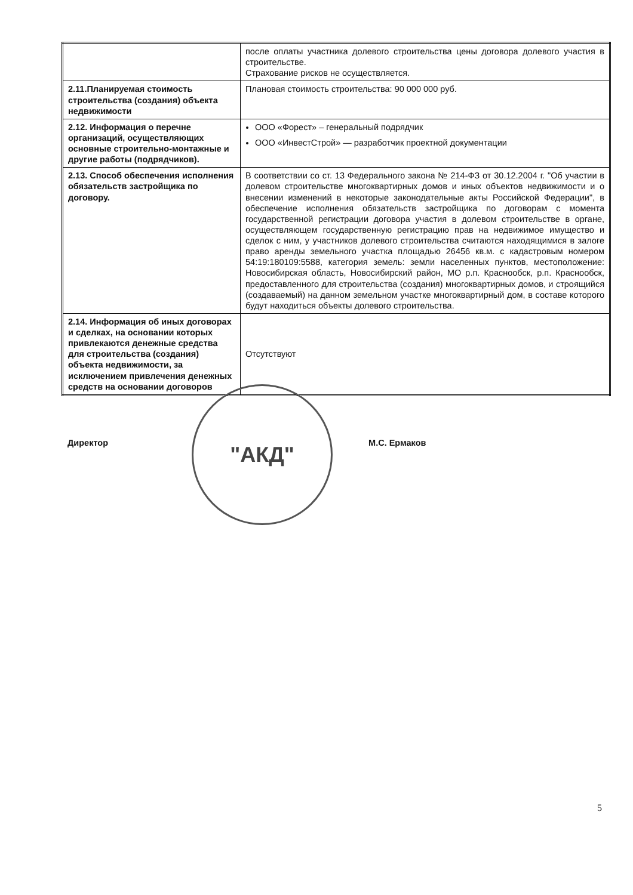| | после оплаты участника долевого строительства цены договора долевого участия в строительстве. Страхование рисков не осуществляется. |
| 2.11.Планируемая стоимость строительства (создания) объекта недвижимости | Плановая стоимость строительства: 90 000 000 руб. |
| 2.12. Информация о перечне организаций, осуществляющих основные строительно-монтажные и другие работы (подрядчиков). | ООО «Форест» – генеральный подрядчик ООО «ИнвестСтрой» — разработчик проектной документации |
| 2.13. Способ обеспечения исполнения обязательств застройщика по договору. | В соответствии со ст. 13 Федерального закона № 214-ФЗ от 30.12.2004 г. "Об участии в долевом строительстве многоквартирных домов и иных объектов недвижимости и о внесении изменений в некоторые законодательные акты Российской Федерации", в обеспечение исполнения обязательств застройщика по договорам с момента государственной регистрации договора участия в долевом строительстве в органе, осуществляющем государственную регистрацию прав на недвижимое имущество и сделок с ним, у участников долевого строительства считаются находящимися в залоге право аренды земельного участка площадью 26456 кв.м. с кадастровым номером 54:19:180109:5588, категория земель: земли населенных пунктов, местоположение: Новосибирская область, Новосибирский район, МО р.п. Краснообск, р.п. Краснообск, предоставленного для строительства (создания) многоквартирных домов, и строящийся (создаваемый) на данном земельном участке многоквартирный дом, в составе которого будут находиться объекты долевого строительства. |
| 2.14. Информация об иных договорах и сделках, на основании которых привлекаются денежные средства для строительства (создания) объекта недвижимости, за исключением привлечения денежных средств на основании договоров | Отсутствуют |
Директор
"АКД"
М.С. Ермаков
5